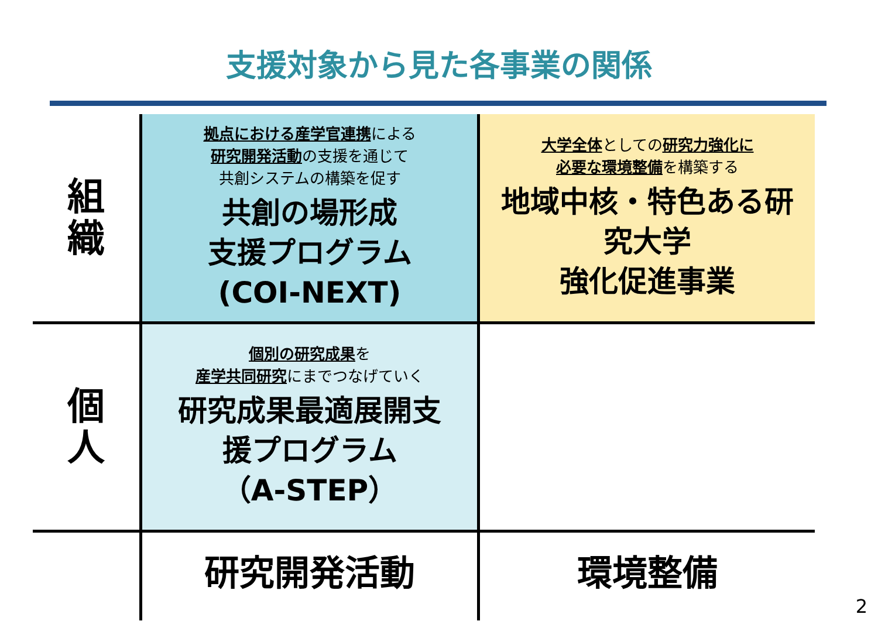支援対象から見た各事業の関係
| 組 織 | 拠点における産学官連携 による 研究開発活動 の支援を通じて 共創システムの構築を促す 共創の場形成 支援プログラム (COI-NEXT) | 大学全体 としての 研究力強化に 必要な環境整備 を構築する 地域中核・特色ある研 究大学 強化促進事業 |
| 個 人 | 個別の研究成果 を 産学共同研究 にまでつなげていく 研究成果最適展開支 援プログラム （A-STEP） | |
| | 研究開発活動 | 環境整備 |
2